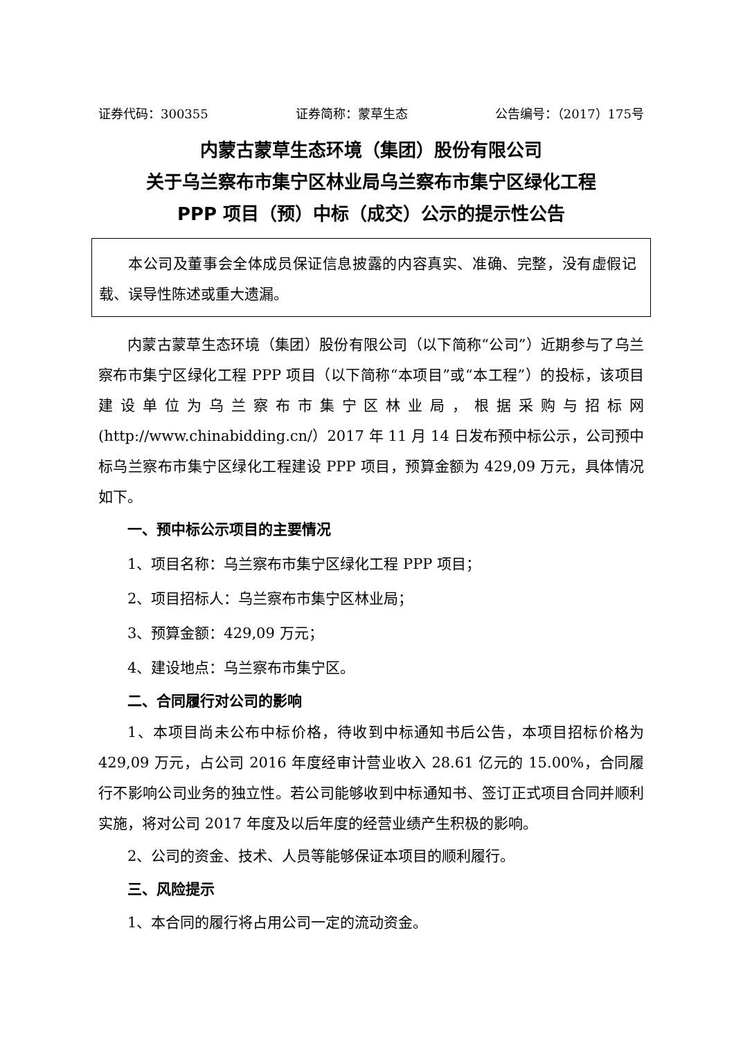证券代码：300355 证券简称：蒙草生态 公告编号：（2017）175号
内蒙古蒙草生态环境（集团）股份有限公司
关于乌兰察布市集宁区林业局乌兰察布市集宁区绿化工程
PPP 项目（预）中标（成交）公示的提示性公告
本公司及董事会全体成员保证信息披露的内容真实、准确、完整，没有虚假记载、误导性陈述或重大遗漏。
内蒙古蒙草生态环境（集团）股份有限公司（以下简称“公司”）近期参与了乌兰察布市集宁区绿化工程 PPP 项目（以下简称“本项目”或“本工程”）的投标，该项目建设单位为乌兰察布市集宁区林业局，根据采购与招标网(http://www.chinabidding.cn/）2017 年 11 月 14 日发布预中标公示，公司预中标乌兰察布市集宁区绿化工程建设 PPP 项目，预算金额为 429,09 万元，具体情况如下。
一、预中标公示项目的主要情况
1、项目名称：乌兰察布市集宁区绿化工程 PPP 项目；
2、项目招标人：乌兰察布市集宁区林业局；
3、预算金额：429,09 万元；
4、建设地点：乌兰察布市集宁区。
二、合同履行对公司的影响
1、本项目尚未公布中标价格，待收到中标通知书后公告，本项目招标价格为 429,09 万元，占公司 2016 年度经审计营业收入 28.61 亿元的 15.00%，合同履行不影响公司业务的独立性。若公司能够收到中标通知书、签订正式项目合同并顺利实施，将对公司 2017 年度及以后年度的经营业绩产生积极的影响。
2、公司的资金、技术、人员等能够保证本项目的顺利履行。
三、风险提示
1、本合同的履行将占用公司一定的流动资金。